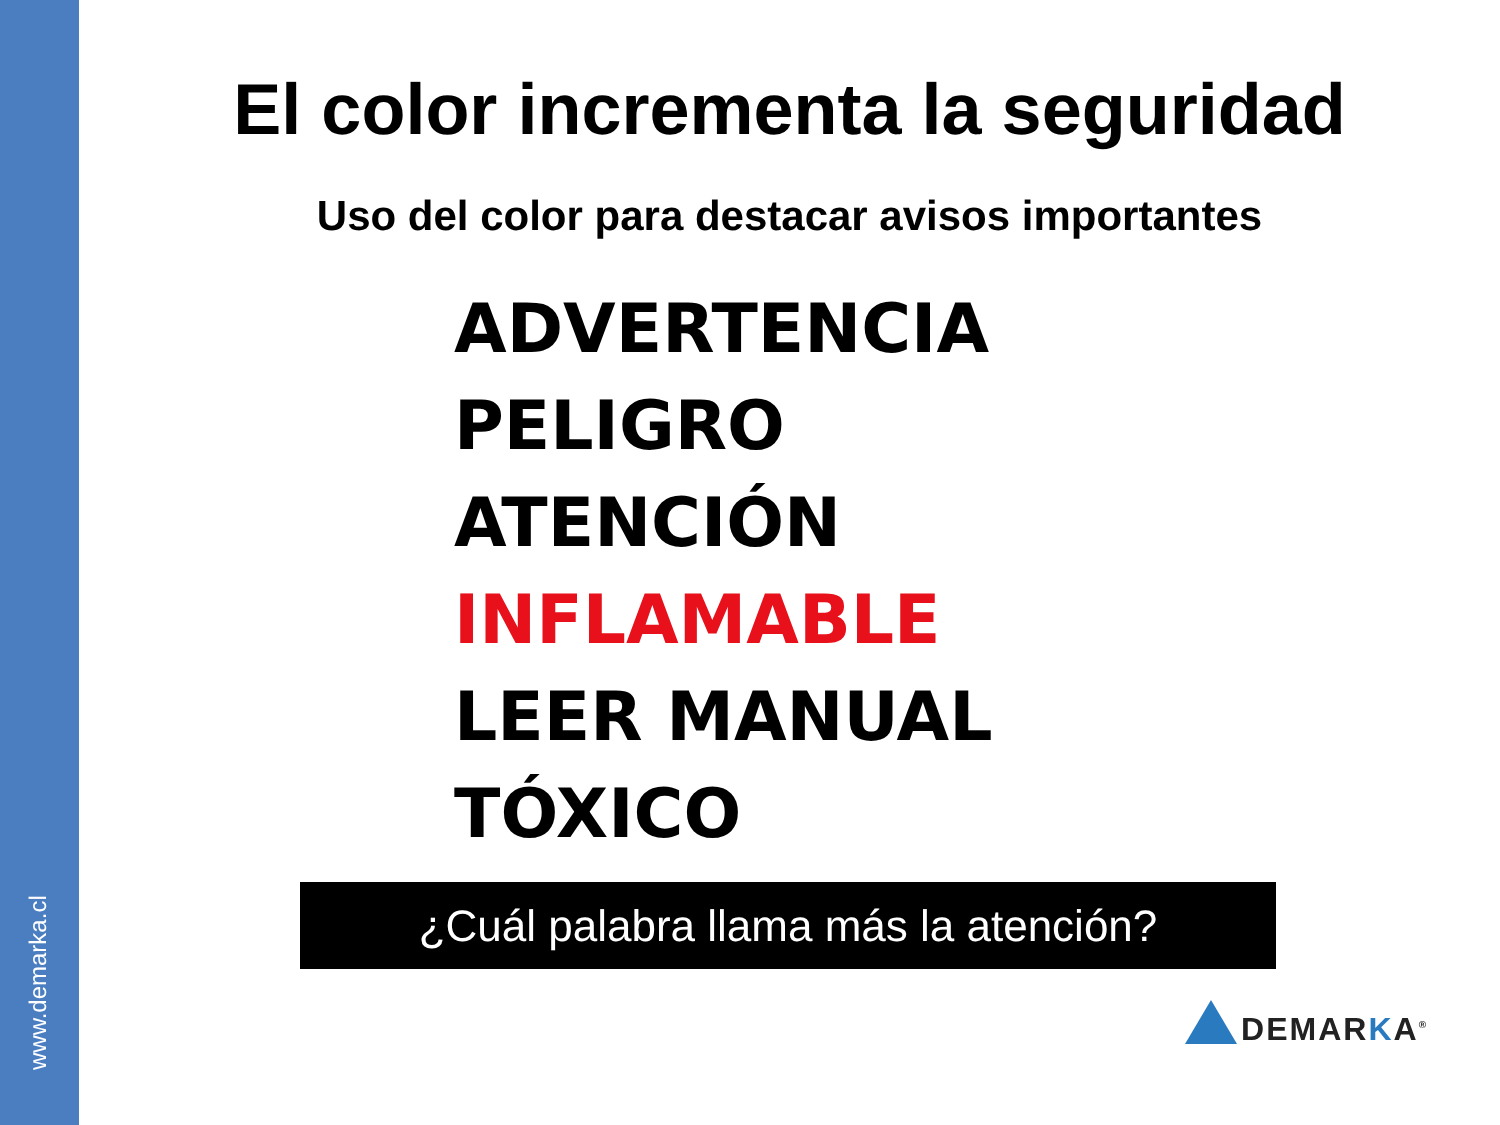www.demarka.cl
El color incrementa la seguridad
Uso del color para destacar avisos importantes
ADVERTENCIA
PELIGRO
ATENCIÓN
INFLAMABLE
LEER MANUAL
TÓXICO
¿Cuál palabra llama más la atención?
DEMARKA<sup>®</sup>